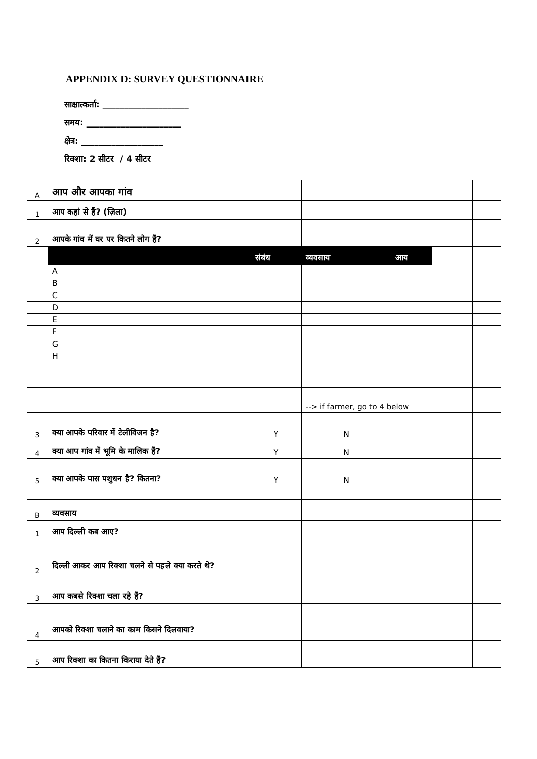APPENDIX D: SURVEY QUESTIONNAIRE
साक्षात्कर्ता: ____________________
समय: ______________________
क्षेत्र: ___________________
रिक्शा: 2 सीटर / 4 सीटर
| A | आप और आपका गांव | | | | | |
| 1 | आप कहां से हैं? (ज़िला) | | | | | |
| 2 | आपके गांव में घर पर कितने लोग हैं? | | | | | |
| | | संबंध | व्यवसाय | आय | | |
| | A | | | | | |
| | B | | | | | |
| | C | | | | | |
| | D | | | | | |
| | E | | | | | |
| | F | | | | | |
| | G | | | | | |
| | H | | | | | |
| | | | --> if farmer, go to 4 below | | | |
| 3 | क्या आपके परिवार में टेलीविजन है? | Y | N | | | |
| 4 | क्या आप गांव में भूमि के मालिक हैं? | Y | N | | | |
| 5 | क्या आपके पास पशुधन है? कितना? | Y | N | | | |
| B | व्यवसाय | | | | | |
| 1 | आप दिल्ली कब आए? | | | | | |
| 2 | दिल्ली आकर आप रिक्शा चलने से पहले क्या करते थे? | | | | | |
| 3 | आप कबसे रिक्शा चला रहे हैं? | | | | | |
| 4 | आपको रिक्शा चलाने का काम किसने दिलवाया? | | | | | |
| 5 | आप रिक्शा का कितना किराया देते हैं? | | | | | |